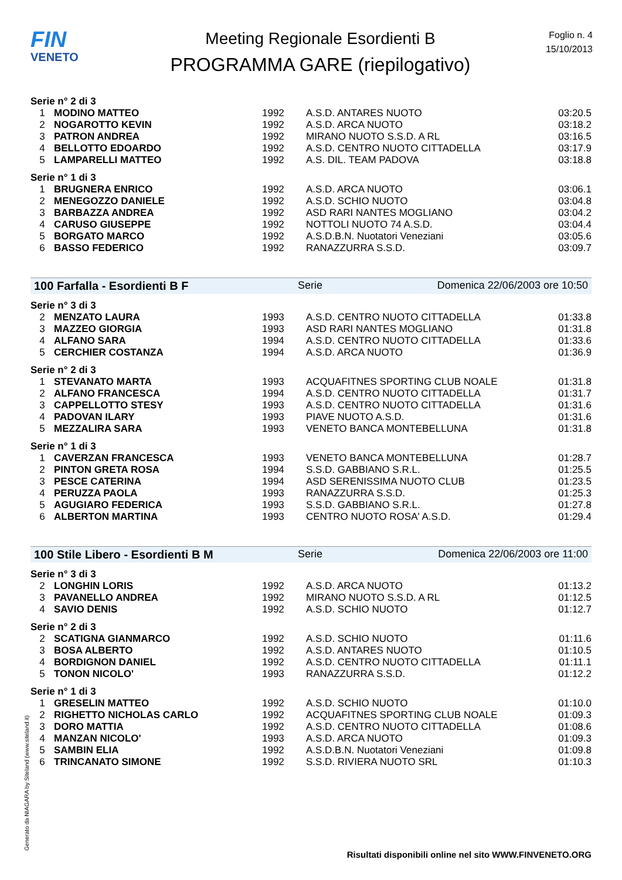FIN
VENETO
Meeting Regionale Esordienti B
PROGRAMMA GARE (riepilogativo)
Foglio n. 4
15/10/2013
| Serie n° 2 di 3 | | | | |
| 1 | MODINO MATTEO | 1992 | A.S.D. ANTARES NUOTO | 03:20.5 |
| 2 | NOGAROTTO KEVIN | 1992 | A.S.D. ARCA NUOTO | 03:18.2 |
| 3 | PATRON ANDREA | 1992 | MIRANO NUOTO S.S.D. A RL | 03:16.5 |
| 4 | BELLOTTO EDOARDO | 1992 | A.S.D. CENTRO NUOTO CITTADELLA | 03:17.9 |
| 5 | LAMPARELLI MATTEO | 1992 | A.S. DIL. TEAM PADOVA | 03:18.8 |
| Serie n° 1 di 3 | | | | |
| 1 | BRUGNERA ENRICO | 1992 | A.S.D. ARCA NUOTO | 03:06.1 |
| 2 | MENEGOZZO DANIELE | 1992 | A.S.D. SCHIO NUOTO | 03:04.8 |
| 3 | BARBAZZA ANDREA | 1992 | ASD RARI NANTES MOGLIANO | 03:04.2 |
| 4 | CARUSO GIUSEPPE | 1992 | NOTTOLI NUOTO 74 A.S.D. | 03:04.4 |
| 5 | BORGATO MARCO | 1992 | A.S.D.B.N. Nuotatori Veneziani | 03:05.6 |
| 6 | BASSO FEDERICO | 1992 | RANAZZURRA S.S.D. | 03:09.7 |
100 Farfalla - Esordienti B F Serie Domenica 22/06/2003 ore 10:50
| Serie n° 3 di 3 | | | | |
| 2 | MENZATO LAURA | 1993 | A.S.D. CENTRO NUOTO CITTADELLA | 01:33.8 |
| 3 | MAZZEO GIORGIA | 1993 | ASD RARI NANTES MOGLIANO | 01:31.8 |
| 4 | ALFANO SARA | 1994 | A.S.D. CENTRO NUOTO CITTADELLA | 01:33.6 |
| 5 | CERCHIER COSTANZA | 1994 | A.S.D. ARCA NUOTO | 01:36.9 |
| Serie n° 2 di 3 | | | | |
| 1 | STEVANATO MARTA | 1993 | ACQUAFITNES SPORTING CLUB NOALE | 01:31.8 |
| 2 | ALFANO FRANCESCA | 1994 | A.S.D. CENTRO NUOTO CITTADELLA | 01:31.7 |
| 3 | CAPPELLOTTO STESY | 1993 | A.S.D. CENTRO NUOTO CITTADELLA | 01:31.6 |
| 4 | PADOVAN ILARY | 1993 | PIAVE NUOTO A.S.D. | 01:31.6 |
| 5 | MEZZALIRA SARA | 1993 | VENETO BANCA MONTEBELLUNA | 01:31.8 |
| Serie n° 1 di 3 | | | | |
| 1 | CAVERZAN FRANCESCA | 1993 | VENETO BANCA MONTEBELLUNA | 01:28.7 |
| 2 | PINTON GRETA ROSA | 1994 | S.S.D. GABBIANO S.R.L. | 01:25.5 |
| 3 | PESCE CATERINA | 1994 | ASD SERENISSIMA NUOTO CLUB | 01:23.5 |
| 4 | PERUZZA PAOLA | 1993 | RANAZZURRA S.S.D. | 01:25.3 |
| 5 | AGUGIARO FEDERICA | 1993 | S.S.D. GABBIANO S.R.L. | 01:27.8 |
| 6 | ALBERTON MARTINA | 1993 | CENTRO NUOTO ROSA' A.S.D. | 01:29.4 |
100 Stile Libero - Esordienti B M Serie Domenica 22/06/2003 ore 11:00
| Serie n° 3 di 3 | | | | |
| 2 | LONGHIN LORIS | 1992 | A.S.D. ARCA NUOTO | 01:13.2 |
| 3 | PAVANELLO ANDREA | 1992 | MIRANO NUOTO S.S.D. A RL | 01:12.5 |
| 4 | SAVIO DENIS | 1992 | A.S.D. SCHIO NUOTO | 01:12.7 |
| Serie n° 2 di 3 | | | | |
| 2 | SCATIGNA GIANMARCO | 1992 | A.S.D. SCHIO NUOTO | 01:11.6 |
| 3 | BOSA ALBERTO | 1992 | A.S.D. ANTARES NUOTO | 01:10.5 |
| 4 | BORDIGNON DANIEL | 1992 | A.S.D. CENTRO NUOTO CITTADELLA | 01:11.1 |
| 5 | TONON NICOLO' | 1993 | RANAZZURRA S.S.D. | 01:12.2 |
| Serie n° 1 di 3 | | | | |
| 1 | GRESELIN MATTEO | 1992 | A.S.D. SCHIO NUOTO | 01:10.0 |
| 2 | RIGHETTO NICHOLAS CARLO | 1992 | ACQUAFITNES SPORTING CLUB NOALE | 01:09.3 |
| 3 | DORO MATTIA | 1992 | A.S.D. CENTRO NUOTO CITTADELLA | 01:08.6 |
| 4 | MANZAN NICOLO' | 1993 | A.S.D. ARCA NUOTO | 01:09.3 |
| 5 | SAMBIN ELIA | 1992 | A.S.D.B.N. Nuotatori Veneziani | 01:09.8 |
| 6 | TRINCANATO SIMONE | 1992 | S.S.D. RIVIERA NUOTO SRL | 01:10.3 |
Generato da NIAGARA by Siteland (www.siteland.it)
Risultati disponibili online nel sito WWW.FINVENETO.ORG